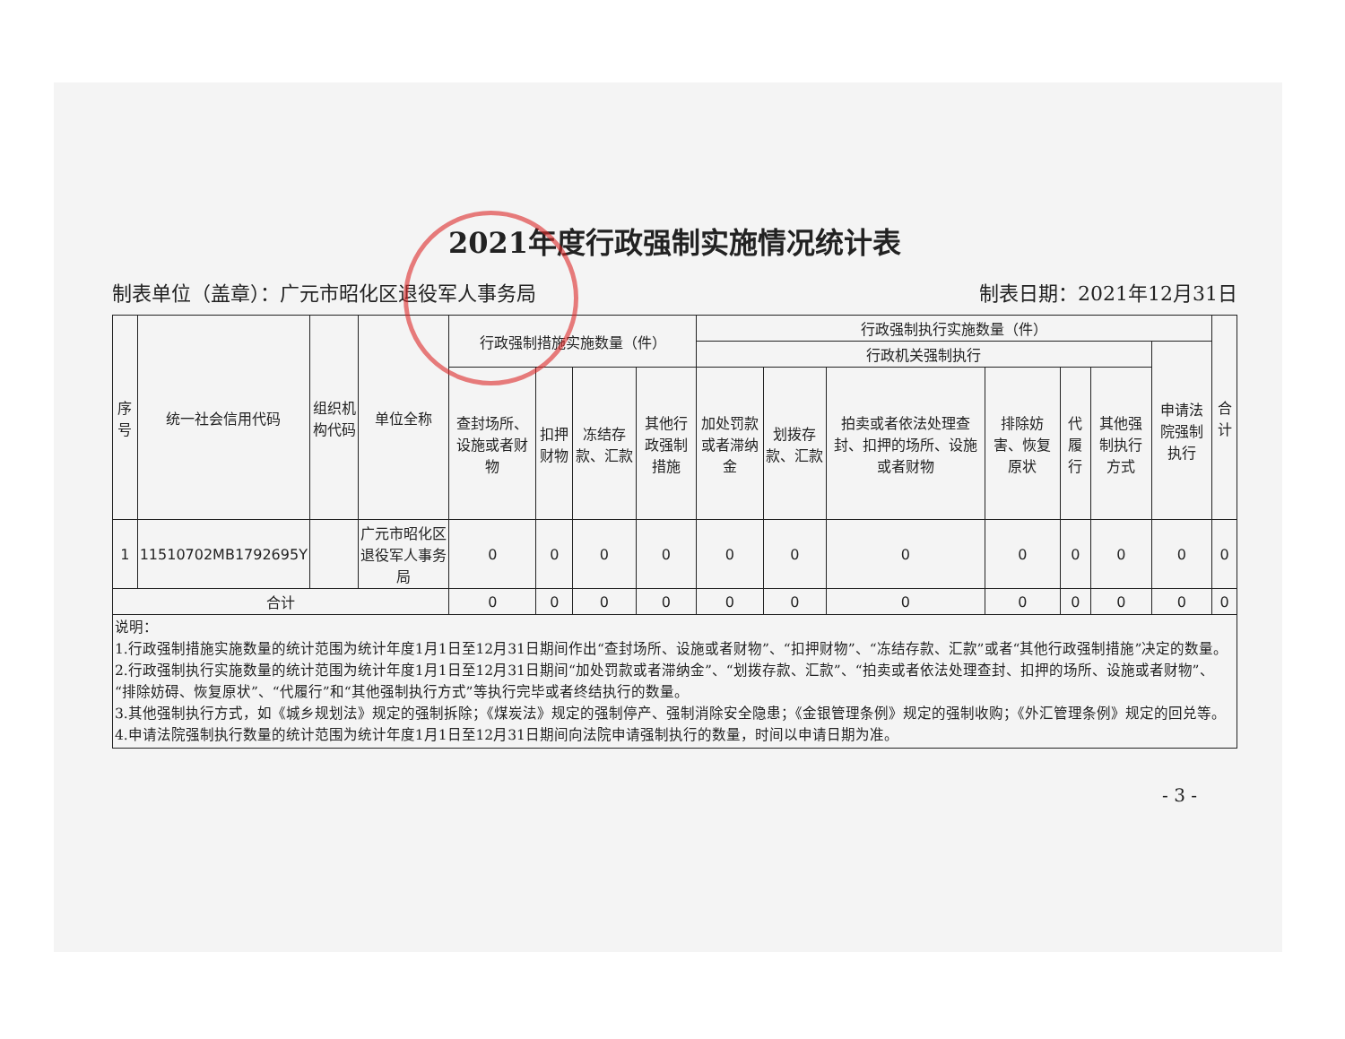2021年度行政强制实施情况统计表
制表单位（盖章）：广元市昭化区退役军人事务局 制表日期：2021年12月31日
| 序号 | 统一社会信用代码 | 组织机构代码 | 单位全称 | 行政强制措施实施数量（件） | | | | 行政强制执行实施数量（件） | | | | | | | 合计 |
| --- | --- | --- | --- | --- | --- | --- | --- | --- | --- | --- | --- | --- | --- | --- | --- |
| | | | | | | | | 行政机关强制执行 | | | | | | 申请法院强制执行 | |
| | | | | 查封场所、设施或者财物 | 扣押财物 | 冻结存款、汇款 | 其他行政强制措施 | 加处罚款或者滞纳金 | 划拨存款、汇款 | 拍卖或者依法处理查封、扣押的场所、设施或者财物 | 排除妨害、恢复原状 | 代履行 | 其他强制执行方式 | | |
| 1 | 11510702MB1792695Y | | 广元市昭化区退役军人事务局 | 0 | 0 | 0 | 0 | 0 | 0 | 0 | 0 | 0 | 0 | 0 | 0 |
| 合计 | | | | 0 | 0 | 0 | 0 | 0 | 0 | 0 | 0 | 0 | 0 | 0 | 0 |
| 说明： 1.行政强制措施实施数量的统计范围为统计年度1月1日至12月31日期间作出“查封场所、设施或者财物”、“扣押财物”、“冻结存款、汇款”或者“其他行政强制措施”决定的数量。 2.行政强制执行实施数量的统计范围为统计年度1月1日至12月31日期间“加处罚款或者滞纳金”、“划拨存款、汇款”、“拍卖或者依法处理查封、扣押的场所、设施或者财物”、“排除妨碍、恢复原状”、“代履行”和“其他强制执行方式”等执行完毕或者终结执行的数量。 3.其他强制执行方式，如《城乡规划法》规定的强制拆除；《煤炭法》规定的强制停产、强制消除安全隐患；《金银管理条例》规定的强制收购；《外汇管理条例》规定的回兑等。 4.申请法院强制执行数量的统计范围为统计年度1月1日至12月31日期间向法院申请强制执行的数量，时间以申请日期为准。 | | | | | | | | | | | | | | | |
- 3 -